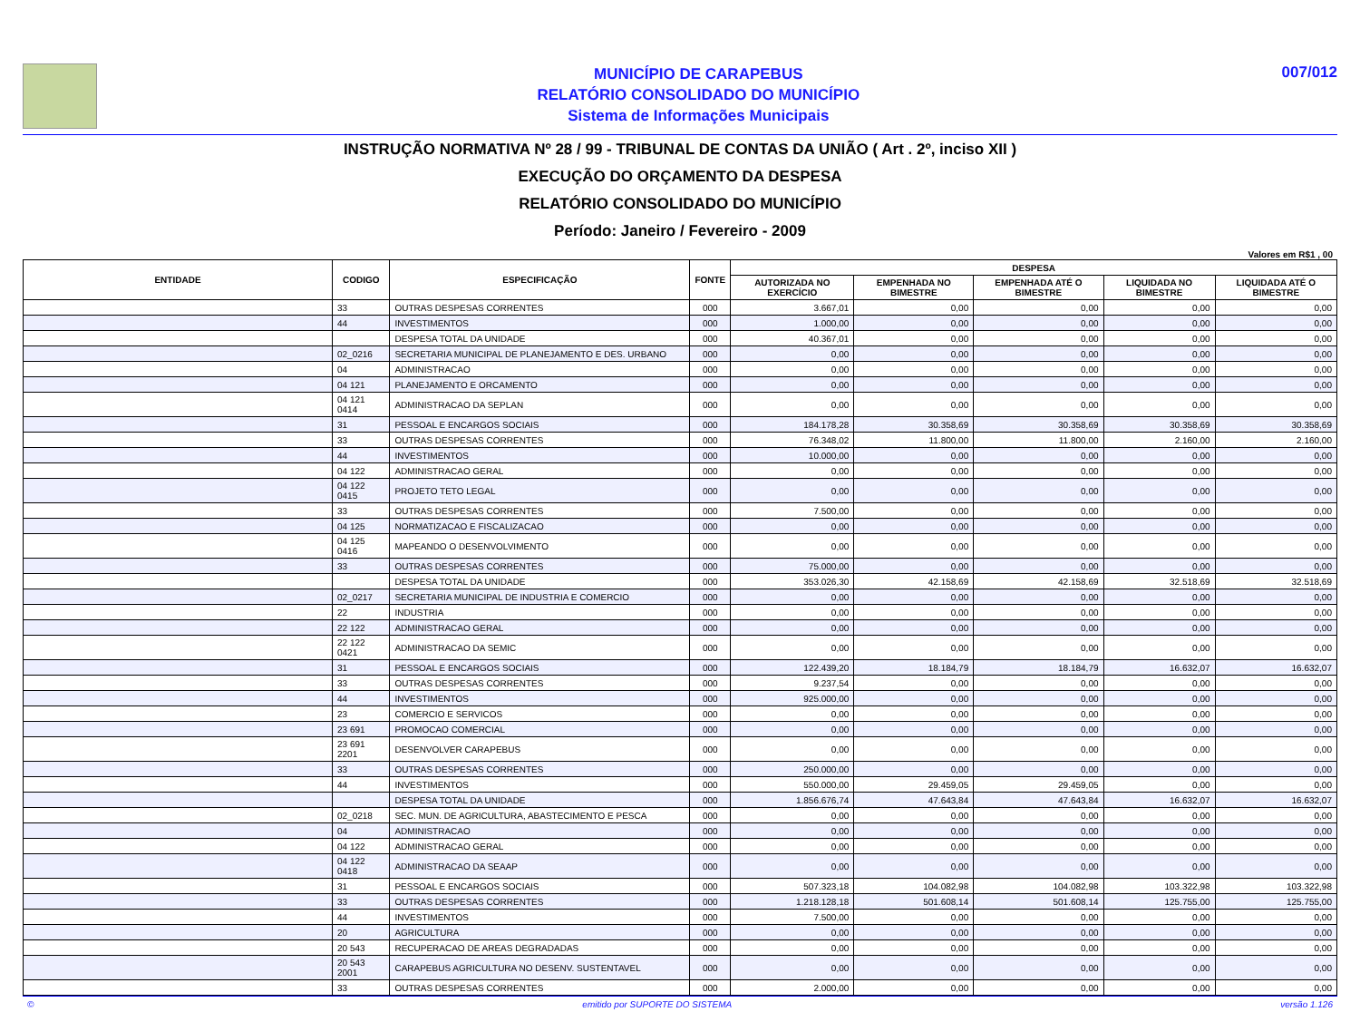MUNICÍPIO DE CARAPEBUS
RELATÓRIO CONSOLIDADO DO MUNICÍPIO
Sistema de Informações Municipais
007/012
INSTRUÇÃO NORMATIVA Nº 28 / 99 - TRIBUNAL DE CONTAS DA UNIÃO ( Art . 2º, inciso XII )
EXECUÇÃO DO ORÇAMENTO DA DESPESA
RELATÓRIO CONSOLIDADO DO MUNICÍPIO
Período: Janeiro / Fevereiro - 2009
Valores em R$1 , 00
| ENTIDADE | CODIGO | ESPECIFICAÇÃO | FONTE | DESPESA | | | | |
| --- | --- | --- | --- | --- | --- | --- | --- | --- |
| | | | | AUTORIZADA NO EXERCÍCIO | EMPENHADA NO BIMESTRE | EMPENHADA ATÉ O BIMESTRE | LIQUIDADA NO BIMESTRE | LIQUIDADA ATÉ O BIMESTRE |
| | 33 | OUTRAS DESPESAS CORRENTES | 000 | 3.667,01 | 0,00 | 0,00 | 0,00 | 0,00 |
| | 44 | INVESTIMENTOS | 000 | 1.000,00 | 0,00 | 0,00 | 0,00 | 0,00 |
| | | DESPESA TOTAL DA UNIDADE | 000 | 40.367,01 | 0,00 | 0,00 | 0,00 | 0,00 |
| | 02_0216 | SECRETARIA MUNICIPAL DE PLANEJAMENTO E DES. URBANO | 000 | 0,00 | 0,00 | 0,00 | 0,00 | 0,00 |
| | 04 | ADMINISTRACAO | 000 | 0,00 | 0,00 | 0,00 | 0,00 | 0,00 |
| | 04 121 | PLANEJAMENTO E ORCAMENTO | 000 | 0,00 | 0,00 | 0,00 | 0,00 | 0,00 |
| | 04 121 0414 | ADMINISTRACAO DA SEPLAN | 000 | 0,00 | 0,00 | 0,00 | 0,00 | 0,00 |
| | 31 | PESSOAL E ENCARGOS SOCIAIS | 000 | 184.178,28 | 30.358,69 | 30.358,69 | 30.358,69 | 30.358,69 |
| | 33 | OUTRAS DESPESAS CORRENTES | 000 | 76.348,02 | 11.800,00 | 11.800,00 | 2.160,00 | 2.160,00 |
| | 44 | INVESTIMENTOS | 000 | 10.000,00 | 0,00 | 0,00 | 0,00 | 0,00 |
| | 04 122 | ADMINISTRACAO GERAL | 000 | 0,00 | 0,00 | 0,00 | 0,00 | 0,00 |
| | 04 122 0415 | PROJETO TETO LEGAL | 000 | 0,00 | 0,00 | 0,00 | 0,00 | 0,00 |
| | 33 | OUTRAS DESPESAS CORRENTES | 000 | 7.500,00 | 0,00 | 0,00 | 0,00 | 0,00 |
| | 04 125 | NORMATIZACAO E FISCALIZACAO | 000 | 0,00 | 0,00 | 0,00 | 0,00 | 0,00 |
| | 04 125 0416 | MAPEANDO O DESENVOLVIMENTO | 000 | 0,00 | 0,00 | 0,00 | 0,00 | 0,00 |
| | 33 | OUTRAS DESPESAS CORRENTES | 000 | 75.000,00 | 0,00 | 0,00 | 0,00 | 0,00 |
| | | DESPESA TOTAL DA UNIDADE | 000 | 353.026,30 | 42.158,69 | 42.158,69 | 32.518,69 | 32.518,69 |
| | 02_0217 | SECRETARIA MUNICIPAL DE INDUSTRIA E COMERCIO | 000 | 0,00 | 0,00 | 0,00 | 0,00 | 0,00 |
| | 22 | INDUSTRIA | 000 | 0,00 | 0,00 | 0,00 | 0,00 | 0,00 |
| | 22 122 | ADMINISTRACAO GERAL | 000 | 0,00 | 0,00 | 0,00 | 0,00 | 0,00 |
| | 22 122 0421 | ADMINISTRACAO DA SEMIC | 000 | 0,00 | 0,00 | 0,00 | 0,00 | 0,00 |
| | 31 | PESSOAL E ENCARGOS SOCIAIS | 000 | 122.439,20 | 18.184,79 | 18.184,79 | 16.632,07 | 16.632,07 |
| | 33 | OUTRAS DESPESAS CORRENTES | 000 | 9.237,54 | 0,00 | 0,00 | 0,00 | 0,00 |
| | 44 | INVESTIMENTOS | 000 | 925.000,00 | 0,00 | 0,00 | 0,00 | 0,00 |
| | 23 | COMERCIO E SERVICOS | 000 | 0,00 | 0,00 | 0,00 | 0,00 | 0,00 |
| | 23 691 | PROMOCAO COMERCIAL | 000 | 0,00 | 0,00 | 0,00 | 0,00 | 0,00 |
| | 23 691 2201 | DESENVOLVER CARAPEBUS | 000 | 0,00 | 0,00 | 0,00 | 0,00 | 0,00 |
| | 33 | OUTRAS DESPESAS CORRENTES | 000 | 250.000,00 | 0,00 | 0,00 | 0,00 | 0,00 |
| | 44 | INVESTIMENTOS | 000 | 550.000,00 | 29.459,05 | 29.459,05 | 0,00 | 0,00 |
| | | DESPESA TOTAL DA UNIDADE | 000 | 1.856.676,74 | 47.643,84 | 47.643,84 | 16.632,07 | 16.632,07 |
| | 02_0218 | SEC. MUN. DE AGRICULTURA, ABASTECIMENTO E PESCA | 000 | 0,00 | 0,00 | 0,00 | 0,00 | 0,00 |
| | 04 | ADMINISTRACAO | 000 | 0,00 | 0,00 | 0,00 | 0,00 | 0,00 |
| | 04 122 | ADMINISTRACAO GERAL | 000 | 0,00 | 0,00 | 0,00 | 0,00 | 0,00 |
| | 04 122 0418 | ADMINISTRACAO DA SEAAP | 000 | 0,00 | 0,00 | 0,00 | 0,00 | 0,00 |
| | 31 | PESSOAL E ENCARGOS SOCIAIS | 000 | 507.323,18 | 104.082,98 | 104.082,98 | 103.322,98 | 103.322,98 |
| | 33 | OUTRAS DESPESAS CORRENTES | 000 | 1.218.128,18 | 501.608,14 | 501.608,14 | 125.755,00 | 125.755,00 |
| | 44 | INVESTIMENTOS | 000 | 7.500,00 | 0,00 | 0,00 | 0,00 | 0,00 |
| | 20 | AGRICULTURA | 000 | 0,00 | 0,00 | 0,00 | 0,00 | 0,00 |
| | 20 543 | RECUPERACAO DE AREAS DEGRADADAS | 000 | 0,00 | 0,00 | 0,00 | 0,00 | 0,00 |
| | 20 543 2001 | CARAPEBUS AGRICULTURA NO DESENV. SUSTENTAVEL | 000 | 0,00 | 0,00 | 0,00 | 0,00 | 0,00 |
| | 33 | OUTRAS DESPESAS CORRENTES | 000 | 2.000,00 | 0,00 | 0,00 | 0,00 | 0,00 |
© emitido por SUPORTE DO SISTEMA versão 1.126